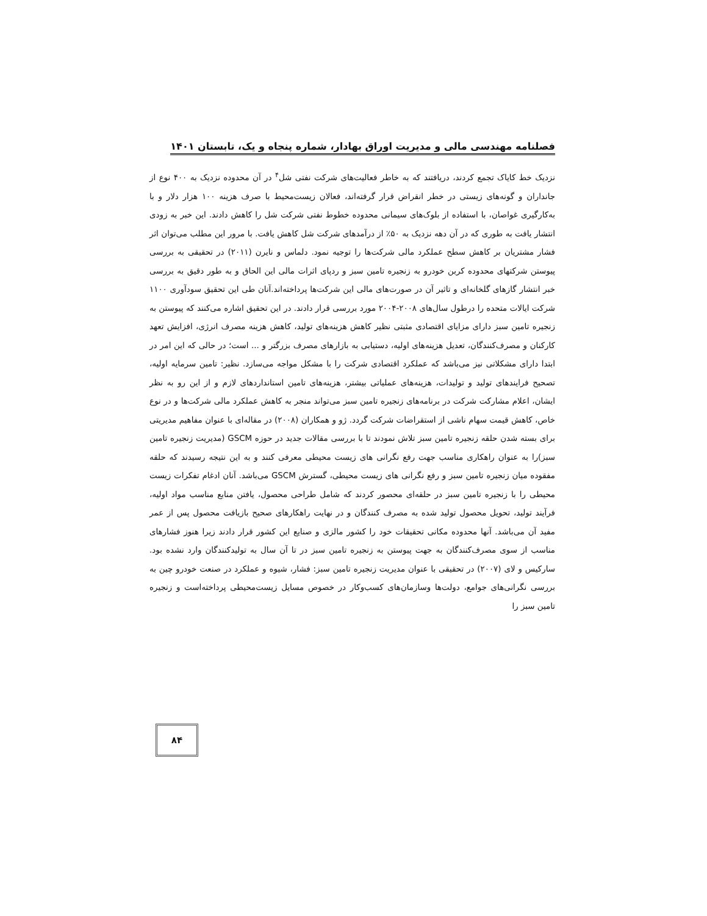فصلنامه مهندسی مالی و مدیریت اوراق بهادار، شماره پنجاه و یک، تابستان ۱۴۰۱
نزدیک خط کایاک تجمع کردند، دریافتند که به خاطر فعالیت‌های شرکت نفتی شل<sup>۴</sup> در آن محدوده نزدیک به ۴۰۰ نوع از جانداران و گونه‌های زیستی در خطر انقراض قرار گرفته‌اند، فعالان زیست‌محیط با صرف هزینه ۱۰۰ هزار دلار و با به‌کارگیری غواصان، با استفاده از بلوک‌های سیمانی محدوده خطوط نفتی شرکت شل را کاهش دادند. این خبر به زودی انتشار یافت به طوری که در آن دهه نزدیک به ۵۰٪ از درآمدهای شرکت شل کاهش یافت. با مرور این مطلب می‌توان اثر فشار مشتریان بر کاهش سطح عملکرد مالی شرکت‌ها را توجیه نمود. دلماس و نایرن (۲۰۱۱) در تحقیقی به بررسی پیوستن شرکتهای محدوده کربن خودرو به زنجیره تامین سبز و ردپای اثرات مالی این الحاق و به طور دقیق به بررسی خبر انتشار گازهای گلخانه‌ای و تاثیر آن در صورت‌های مالی این شرکت‌ها پرداخته‌اند.آنان طی این تحقیق سودآوری ۱۱۰۰ شرکت ایالات متحده را درطول سال‌های ۲۰۰۸-۲۰۰۴ مورد بررسی قرار دادند. در این تحقیق اشاره می‌کنند که پیوستن به زنجیره تامین سبز دارای مزایای اقتصادی مثبتی نظیر کاهش هزینه‌های تولید، کاهش هزینه مصرف انرژی، افزایش تعهد کارکنان و مصرف‌کنندگان، تعدیل هزینه‌های اولیه، دستیابی به بازارهای مصرف بزرگتر و ... است؛ در حالی که این امر در ابتدا دارای مشکلاتی نیز می‌باشد که عملکرد اقتصادی شرکت را با مشکل مواجه می‌سازد. نظیر: تامین سرمایه اولیه، تصحیح فرایندهای تولید و تولیدات، هزینه‌های عملیاتی بیشتر، هزینه‌های تامین استانداردهای لازم و از این رو به نظر ایشان، اعلام مشارکت شرکت در برنامه‌های زنجیره تامین سبز می‌تواند منجر به کاهش عملکرد مالی شرکت‌ها و در نوع خاص، کاهش قیمت سهام ناشی از استقراضات شرکت گردد. ژو و همکاران (۲۰۰۸) در مقاله‌ای با عنوان مفاهیم مدیریتی برای بسته شدن حلقه زنجیره تامین سبز تلاش نمودند تا با بررسی مقالات جدید در حوزه GSCM (مدیریت زنجیره تامین سبز)را به عنوان راهکاری مناسب جهت رفع نگرانی های زیست محیطی معرفی کنند و به این نتیجه رسیدند که حلقه مفقوده میان زنجیره تامین سبز و رفع نگرانی های زیست محیطی، گسترش GSCM می‌باشد. آنان ادغام تفکرات زیست محیطی را با زنجیره تامین سبز در حلقه‌ای محصور کردند که شامل طراحی محصول، یافتن منابع مناسب مواد اولیه، فرآیند تولید، تحویل محصول تولید شده به مصرف کنندگان و در نهایت راهکارهای صحیح بازیافت محصول پس از عمر مفید آن می‌باشد. آنها محدوده مکانی تحقیقات خود را کشور مالزی و صنایع این کشور قرار دادند زیرا هنوز فشارهای مناسب از سوی مصرف‌کنندگان به جهت پیوستن به زنجیره تامین سبز در تا آن سال به تولیدکنندگان وارد نشده بود. سارکیس و لای (۲۰۰۷) در تحقیقی با عنوان مدیریت زنجیره تامین سبز: فشار، شیوه و عملکرد در صنعت خودرو چین به بررسی نگرانی‌های جوامع، دولت‌ها وسازمان‌های کسب‌وکار در خصوص مسایل زیست‌محیطی پرداخته‌است و زنجیره تامین سبز را
۸۴